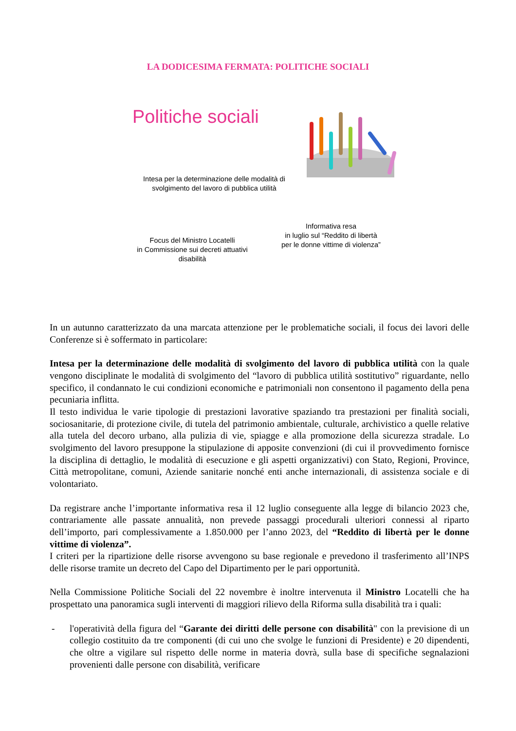LA DODICESIMA FERMATA: POLITICHE SOCIALI
Politiche sociali
Intesa per la determinazione delle modalità di
svolgimento del lavoro di pubblica utilità
Informativa resa
in luglio sul “Reddito di libertà
per le donne vittime di violenza”
Focus del Ministro Locatelli
in Commissione sui decreti attuativi
disabilità
In un autunno caratterizzato da una marcata attenzione per le problematiche sociali, il focus dei lavori delle Conferenze si è soffermato in particolare:
Intesa per la determinazione delle modalità di svolgimento del lavoro di pubblica utilità con la quale vengono disciplinate le modalità di svolgimento del “lavoro di pubblica utilità sostitutivo” riguardante, nello specifico, il condannato le cui condizioni economiche e patrimoniali non consentono il pagamento della pena pecuniaria inflitta.
Il testo individua le varie tipologie di prestazioni lavorative spaziando tra prestazioni per finalità sociali, sociosanitarie, di protezione civile, di tutela del patrimonio ambientale, culturale, archivistico a quelle relative alla tutela del decoro urbano, alla pulizia di vie, spiagge e alla promozione della sicurezza stradale. Lo svolgimento del lavoro presuppone la stipulazione di apposite convenzioni (di cui il provvedimento fornisce la disciplina di dettaglio, le modalità di esecuzione e gli aspetti organizzativi) con Stato, Regioni, Province, Città metropolitane, comuni, Aziende sanitarie nonché enti anche internazionali, di assistenza sociale e di volontariato.
Da registrare anche l’importante informativa resa il 12 luglio conseguente alla legge di bilancio 2023 che, contrariamente alle passate annualità, non prevede passaggi procedurali ulteriori connessi al riparto dell’importo, pari complessivamente a 1.850.000 per l’anno 2023, del “Reddito di libertà per le donne vittime di violenza”.
I criteri per la ripartizione delle risorse avvengono su base regionale e prevedono il trasferimento all’INPS delle risorse tramite un decreto del Capo del Dipartimento per le pari opportunità.
Nella Commissione Politiche Sociali del 22 novembre è inoltre intervenuta il Ministro Locatelli che ha prospettato una panoramica sugli interventi di maggiori rilievo della Riforma sulla disabilità tra i quali:
- l'operatività della figura del “Garante dei diritti delle persone con disabilità" con la previsione di un collegio costituito da tre componenti (di cui uno che svolge le funzioni di Presidente) e 20 dipendenti, che oltre a vigilare sul rispetto delle norme in materia dovrà, sulla base di specifiche segnalazioni provenienti dalle persone con disabilità, verificare